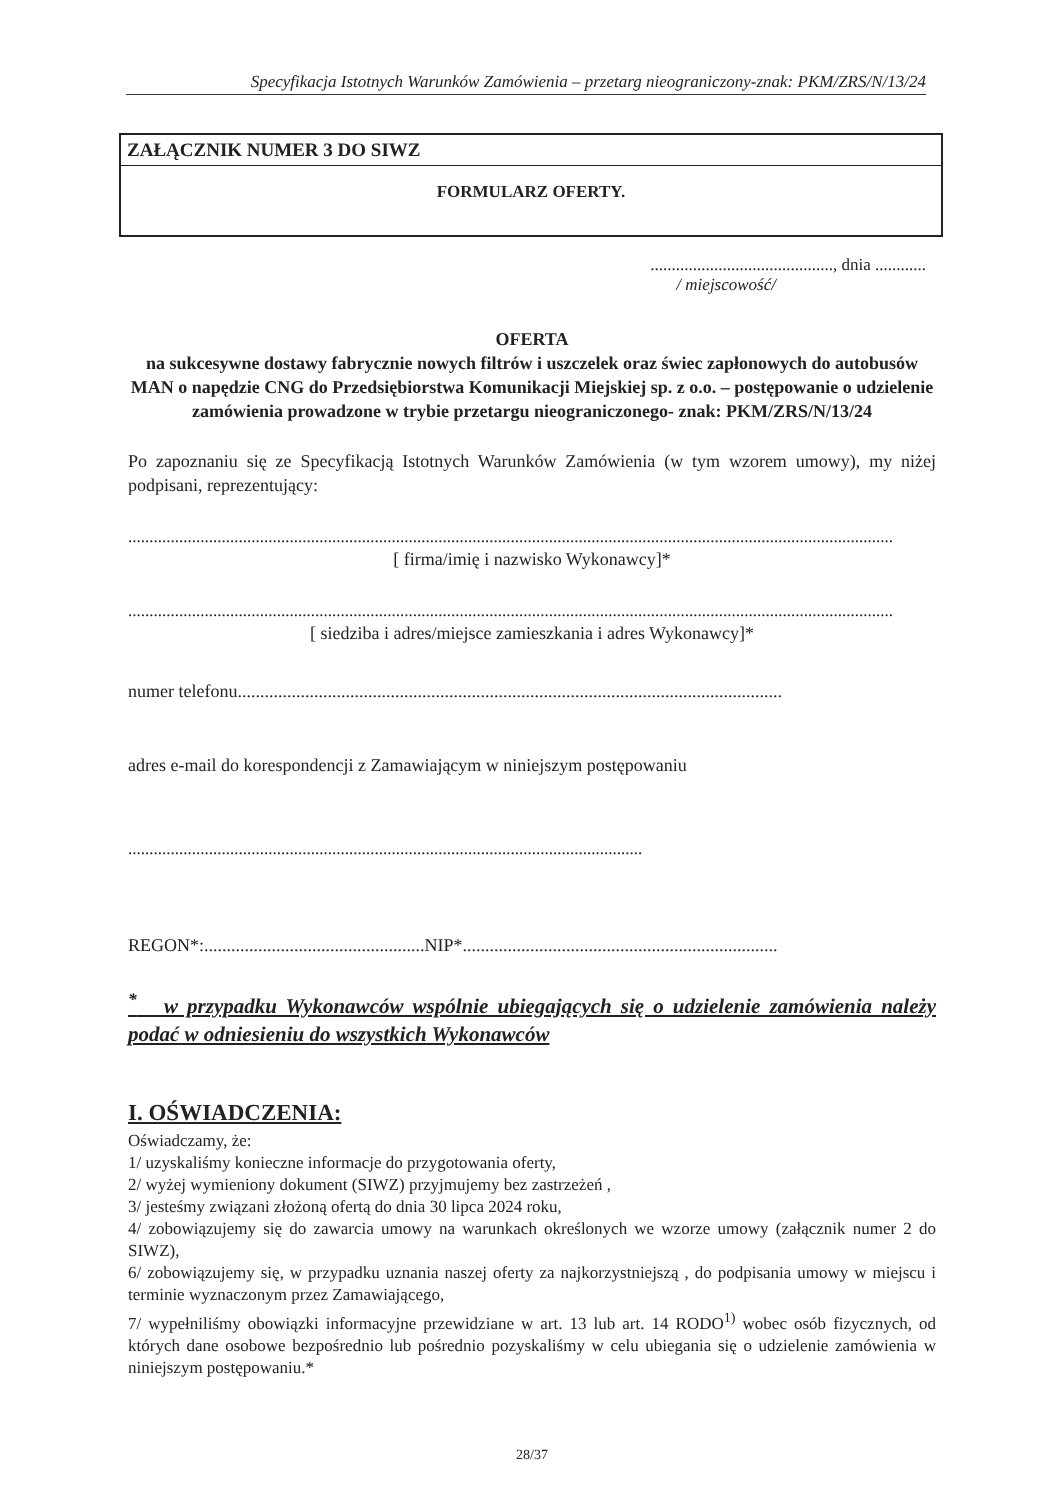Specyfikacja Istotnych Warunków Zamówienia – przetarg nieograniczony-znak: PKM/ZRS/N/13/24
ZAŁĄCZNIK NUMER 3 DO SIWZ
FORMULARZ OFERTY.
..........................................., dnia ............
/ miejscowość/
OFERTA
na sukcesywne dostawy fabrycznie nowych filtrów i uszczelek oraz świec zapłonowych do autobusów MAN o napędzie CNG do Przedsiębiorstwa Komunikacji Miejskiej sp. z o.o. – postępowanie o udzielenie zamówienia prowadzone w trybie przetargu nieograniczonego- znak: PKM/ZRS/N/13/24
Po zapoznaniu się ze Specyfikacją Istotnych Warunków Zamówienia (w tym wzorem umowy), my niżej podpisani, reprezentujący:
....................................................................................................................................................................................
[ firma/imię i nazwisko Wykonawcy]*
....................................................................................................................................................................................
[ siedziba i adres/miejsce zamieszkania i adres Wykonawcy]*
numer telefonu.........................................................................................................................
adres e-mail do korespondencji z Zamawiającym w niniejszym postępowaniu
.........................................................................................................................
REGON*:.................................................NIP*......................................................................
<sup>*</sup> w przypadku Wykonawców wspólnie ubiegających się o udzielenie zamówienia należy podać w odniesieniu do wszystkich Wykonawców
I. OŚWIADCZENIA:
Oświadczamy, że:
1/ uzyskaliśmy konieczne informacje do przygotowania oferty,
2/ wyżej wymieniony dokument (SIWZ) przyjmujemy bez zastrzeżeń ,
3/ jesteśmy związani złożoną ofertą do dnia 30 lipca 2024 roku,
4/ zobowiązujemy się do zawarcia umowy na warunkach określonych we wzorze umowy (załącznik numer 2 do SIWZ),
6/ zobowiązujemy się, w przypadku uznania naszej oferty za najkorzystniejszą , do podpisania umowy w miejscu i terminie wyznaczonym przez Zamawiającego,
7/ wypełniliśmy obowiązki informacyjne przewidziane w art. 13 lub art. 14 RODO<sup>1)</sup> wobec osób fizycznych, od których dane osobowe bezpośrednio lub pośrednio pozyskaliśmy w celu ubiegania się o udzielenie zamówienia w niniejszym postępowaniu.*
28/37